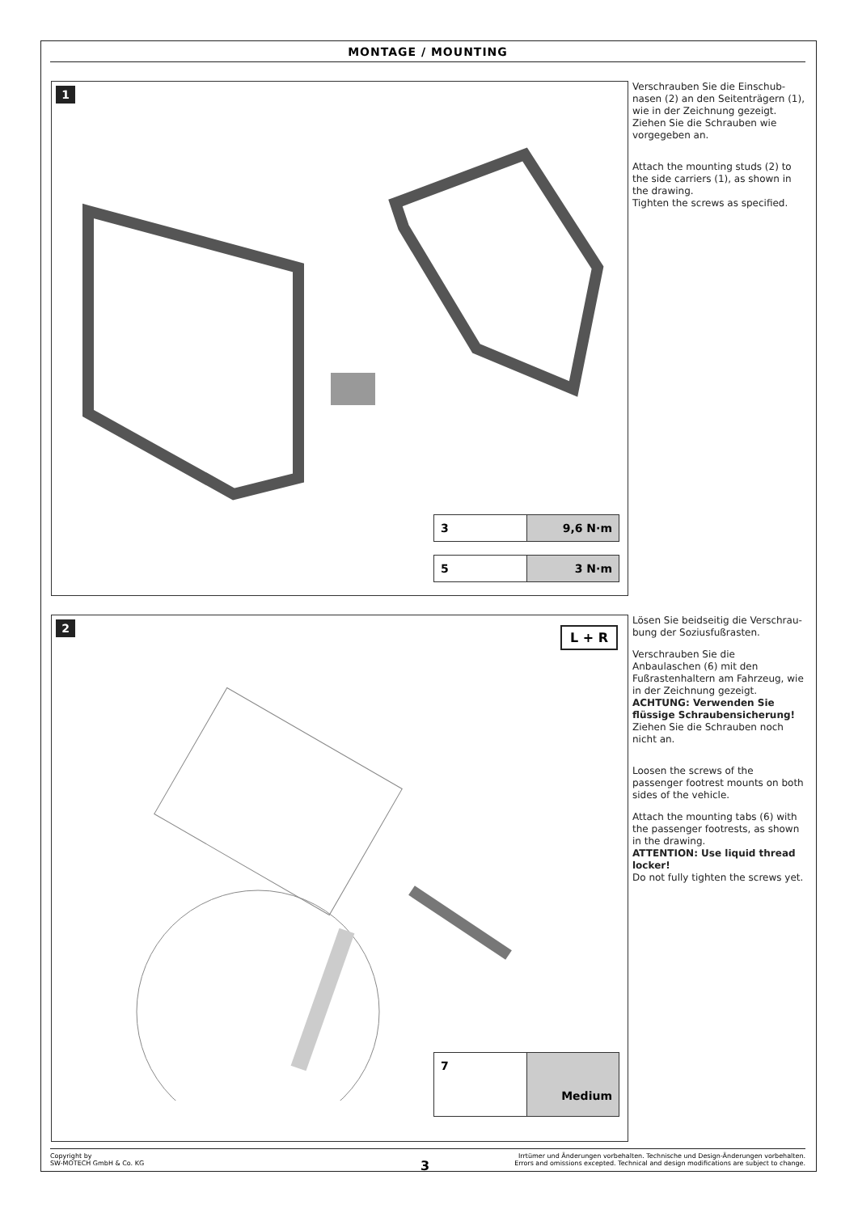MONTAGE / MOUNTING
1
3 9,6 N·m
5 3 N·m
Verschrauben Sie die Einschub­nasen (2) an den Seitenträgern (1), wie in der Zeichnung gezeigt. Ziehen Sie die Schrauben wie vorgegeben an.
Attach the mounting studs (2) to the side carriers (1), as shown in the drawing.
Tighten the screws as specified.
2
L + R
7
Medium
Lösen Sie beidseitig die Verschrau­bung der Soziusfußrasten.
Verschrauben Sie die Anbaulaschen (6) mit den Fußrastenhaltern am Fahrzeug, wie in der Zeichnung gezeigt.
ACHTUNG: Verwenden Sie flüssige Schraubensicherung!
Ziehen Sie die Schrauben noch nicht an.
Loosen the screws of the passenger footrest mounts on both sides of the vehicle.
Attach the mounting tabs (6) with the passenger footrests, as shown in the drawing.
ATTENTION: Use liquid thread locker!
Do not fully tighten the screws yet.
Copyright by
SW-MOTECH GmbH & Co. KG
Irrtümer und Änderungen vorbehalten. Technische und Design-Änderungen vorbehalten.
Errors and omissions excepted. Technical and design modifications are subject to change.
3